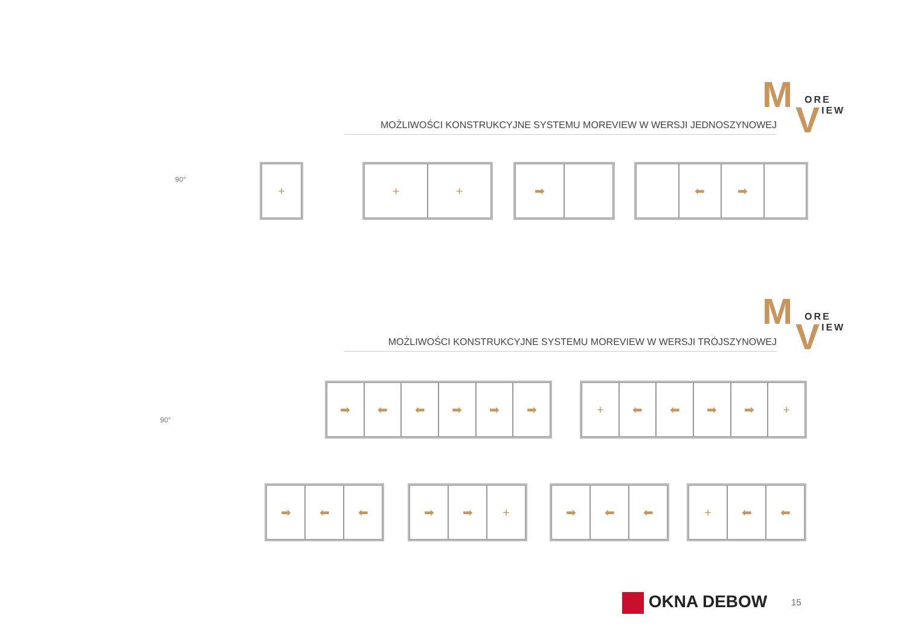M ORE V IEW
MOŻLIWOŚCI KONSTRUKCYJNE SYSTEMU MOREVIEW W WERSJI JEDNOSZYNOWEJ
+
+ + ➡
⬅ ➡
90°
M ORE V IEW
MOŻLIWOŚCI KONSTRUKCYJNE SYSTEMU MOREVIEW W WERSJI TRÓJSZYNOWEJ
90°
➡ ⬅ ⬅ ➡ ➡ ➡
+ ⬅ ⬅ ➡ ➡ +
➡ ⬅ ⬅
➡ ➡ +
➡ ⬅ ⬅
+ ⬅ ⬅
OKNA DEBOW 15